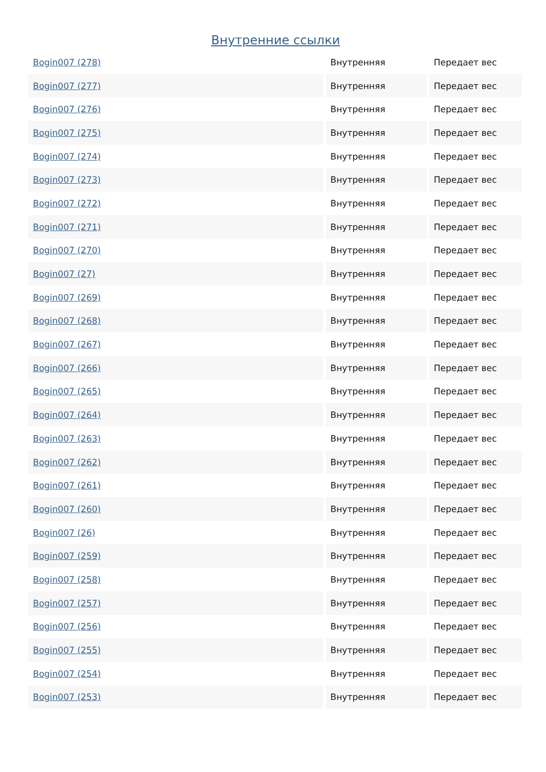Внутренние ссылки
| Bogin007 (278) | Внутренняя | Передает вес |
| Bogin007 (277) | Внутренняя | Передает вес |
| Bogin007 (276) | Внутренняя | Передает вес |
| Bogin007 (275) | Внутренняя | Передает вес |
| Bogin007 (274) | Внутренняя | Передает вес |
| Bogin007 (273) | Внутренняя | Передает вес |
| Bogin007 (272) | Внутренняя | Передает вес |
| Bogin007 (271) | Внутренняя | Передает вес |
| Bogin007 (270) | Внутренняя | Передает вес |
| Bogin007 (27) | Внутренняя | Передает вес |
| Bogin007 (269) | Внутренняя | Передает вес |
| Bogin007 (268) | Внутренняя | Передает вес |
| Bogin007 (267) | Внутренняя | Передает вес |
| Bogin007 (266) | Внутренняя | Передает вес |
| Bogin007 (265) | Внутренняя | Передает вес |
| Bogin007 (264) | Внутренняя | Передает вес |
| Bogin007 (263) | Внутренняя | Передает вес |
| Bogin007 (262) | Внутренняя | Передает вес |
| Bogin007 (261) | Внутренняя | Передает вес |
| Bogin007 (260) | Внутренняя | Передает вес |
| Bogin007 (26) | Внутренняя | Передает вес |
| Bogin007 (259) | Внутренняя | Передает вес |
| Bogin007 (258) | Внутренняя | Передает вес |
| Bogin007 (257) | Внутренняя | Передает вес |
| Bogin007 (256) | Внутренняя | Передает вес |
| Bogin007 (255) | Внутренняя | Передает вес |
| Bogin007 (254) | Внутренняя | Передает вес |
| Bogin007 (253) | Внутренняя | Передает вес |